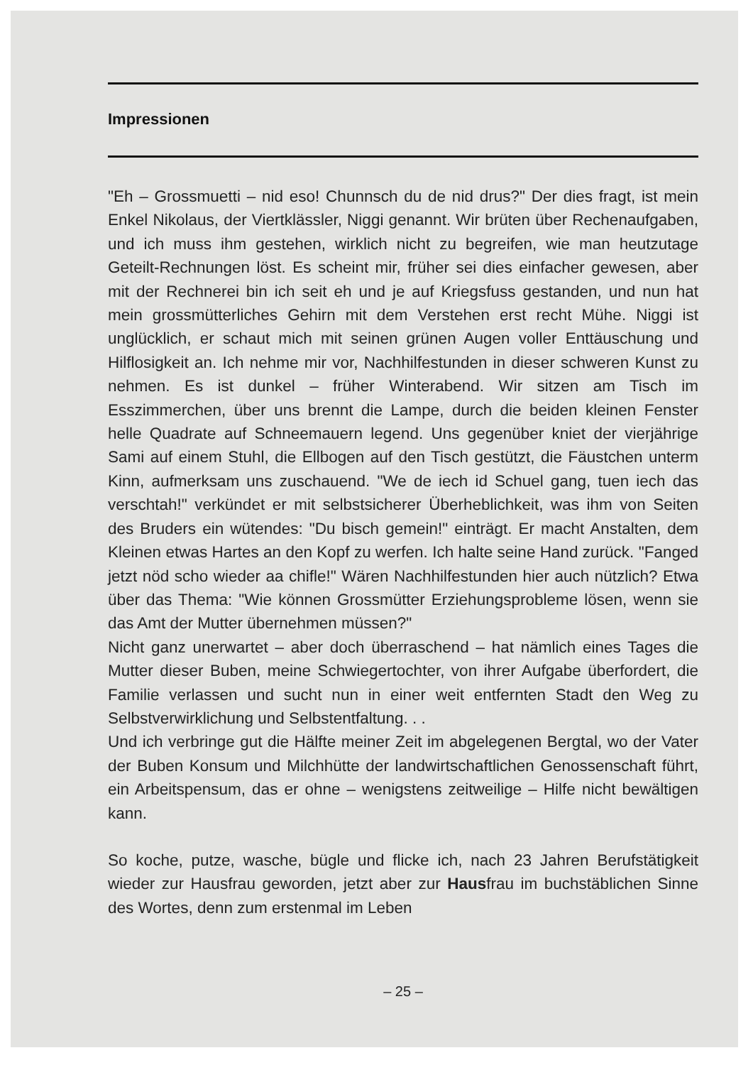Impressionen
"Eh – Grossmuetti – nid eso! Chunnsch du de nid drus?" Der dies fragt, ist mein Enkel Nikolaus, der Viertklässler, Niggi genannt. Wir brüten über Rechenaufgaben, und ich muss ihm gestehen, wirklich nicht zu begreifen, wie man heutzutage Geteilt-Rechnungen löst. Es scheint mir, früher sei dies einfacher gewesen, aber mit der Rechnerei bin ich seit eh und je auf Kriegsfuss gestanden, und nun hat mein grossmütterliches Gehirn mit dem Verstehen erst recht Mühe. Niggi ist unglücklich, er schaut mich mit seinen grünen Augen voller Enttäuschung und Hilflosigkeit an. Ich nehme mir vor, Nachhilfestunden in dieser schweren Kunst zu nehmen. Es ist dunkel – früher Winterabend. Wir sitzen am Tisch im Esszimmerchen, über uns brennt die Lampe, durch die beiden kleinen Fenster helle Quadrate auf Schneemauern legend. Uns gegenüber kniet der vierjährige Sami auf einem Stuhl, die Ellbogen auf den Tisch gestützt, die Fäustchen unterm Kinn, aufmerksam uns zuschauend. "We de iech id Schuel gang, tuen iech das verschtah!" verkündet er mit selbstsicherer Überheblichkeit, was ihm von Seiten des Bruders ein wütendes: "Du bisch gemein!" einträgt. Er macht Anstalten, dem Kleinen etwas Hartes an den Kopf zu werfen. Ich halte seine Hand zurück. "Fanged jetzt nöd scho wieder aa chifle!" Wären Nachhilfestunden hier auch nützlich? Etwa über das Thema: "Wie können Grossmütter Erziehungsprobleme lösen, wenn sie das Amt der Mutter übernehmen müssen?"
Nicht ganz unerwartet – aber doch überraschend – hat nämlich eines Tages die Mutter dieser Buben, meine Schwiegertochter, von ihrer Aufgabe überfordert, die Familie verlassen und sucht nun in einer weit entfernten Stadt den Weg zu Selbstverwirklichung und Selbstentfaltung. . .
Und ich verbringe gut die Hälfte meiner Zeit im abgelegenen Bergtal, wo der Vater der Buben Konsum und Milchhütte der landwirtschaftlichen Genossenschaft führt, ein Arbeitspensum, das er ohne – wenigstens zeitweilige – Hilfe nicht bewältigen kann.
So koche, putze, wasche, bügle und flicke ich, nach 23 Jahren Berufstätigkeit wieder zur Hausfrau geworden, jetzt aber zur Hausfrau im buchstäblichen Sinne des Wortes, denn zum erstenmal im Leben
– 25 –